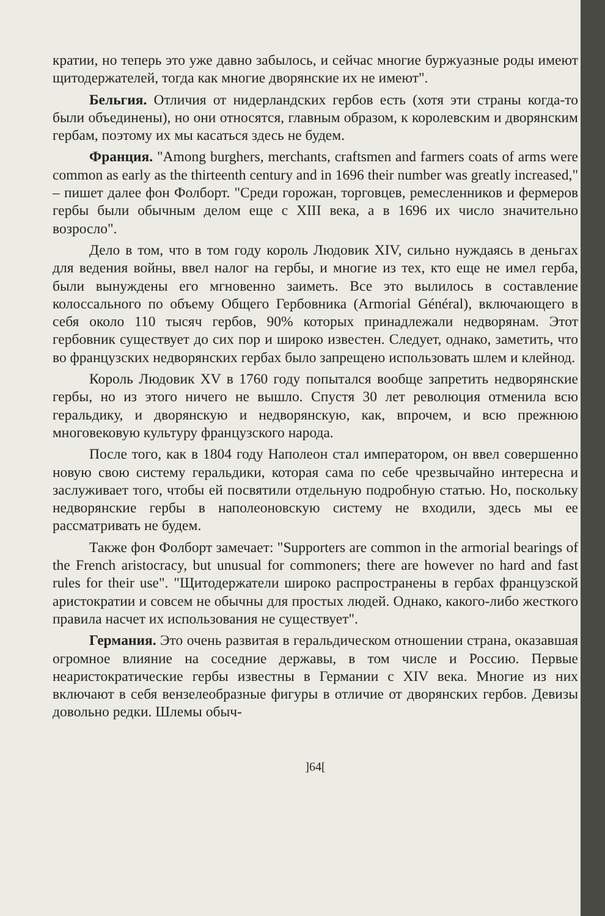кратии, но теперь это уже давно забылось, и сейчас многие буржуазные роды имеют щитодержателей, тогда как многие дворянские их не имеют".
Бельгия. Отличия от нидерландских гербов есть (хотя эти страны когда-то были объединены), но они относятся, главным образом, к королевским и дворянским гербам, поэтому их мы касаться здесь не будем.
Франция. "Among burghers, merchants, craftsmen and farmers coats of arms were common as early as the thirteenth century and in 1696 their number was greatly increased," – пишет далее фон Фолборт. "Среди горожан, торговцев, ремесленников и фермеров гербы были обычным делом еще с XIII века, а в 1696 их число значительно возросло".
Дело в том, что в том году король Людовик XIV, сильно нуждаясь в деньгах для ведения войны, ввел налог на гербы, и многие из тех, кто еще не имел герба, были вынуждены его мгновенно заиметь. Все это вылилось в составление колоссального по объему Общего Гербовника (Armorial Général), включающего в себя около 110 тысяч гербов, 90% которых принадлежали недворянам. Этот гербовник существует до сих пор и широко известен. Следует, однако, заметить, что во французских недворянских гербах было запрещено использовать шлем и клейнод.
Король Людовик XV в 1760 году попытался вообще запретить недворянские гербы, но из этого ничего не вышло. Спустя 30 лет революция отменила всю геральдику, и дворянскую и недворянскую, как, впрочем, и всю прежнюю многовековую культуру французского народа.
После того, как в 1804 году Наполеон стал императором, он ввел совершенно новую свою систему геральдики, которая сама по себе чрезвычайно интересна и заслуживает того, чтобы ей посвятили отдельную подробную статью. Но, поскольку недворянские гербы в наполеоновскую систему не входили, здесь мы ее рассматривать не будем.
Также фон Фолборт замечает: "Supporters are common in the armorial bearings of the French aristocracy, but unusual for commoners; there are however no hard and fast rules for their use". "Щитодержатели широко распространены в гербах французской аристократии и совсем не обычны для простых людей. Однако, какого-либо жесткого правила насчет их использования не существует".
Германия. Это очень развитая в геральдическом отношении страна, оказавшая огромное влияние на соседние державы, в том числе и Россию. Первые неаристократические гербы известны в Германии с XIV века. Многие из них включают в себя вензелеобразные фигуры в отличие от дворянских гербов. Девизы довольно редки. Шлемы обыч-
]64[